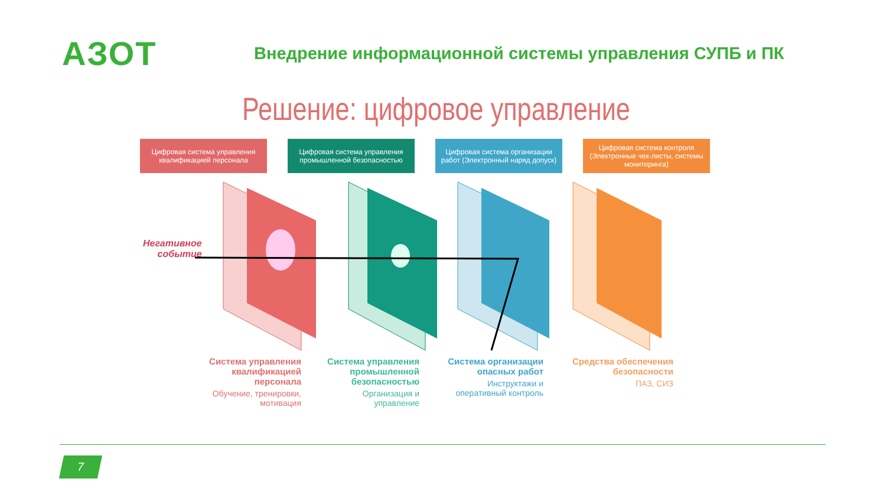АЗОТ
Внедрение информационной системы управления СУПБ и ПК
Решение: цифровое управление
Цифровая система управления квалификацией персонала
Цифровая система управления промышленной безопасностью
Цифровая система организации работ (Электронный наряд допуск)
Цифровая система контроля (Электронные чек-листы, системы мониторинга)
Негативное
событие
Система управления квалификацией персонала
Обучение, тренировки, мотивация
Система управления промышленной безопасностью
Организация и управление
Система организации опасных работ
Инструктажи и оперативный контроль
Средства обеспечения безопасности
ПАЗ, СИЗ
7